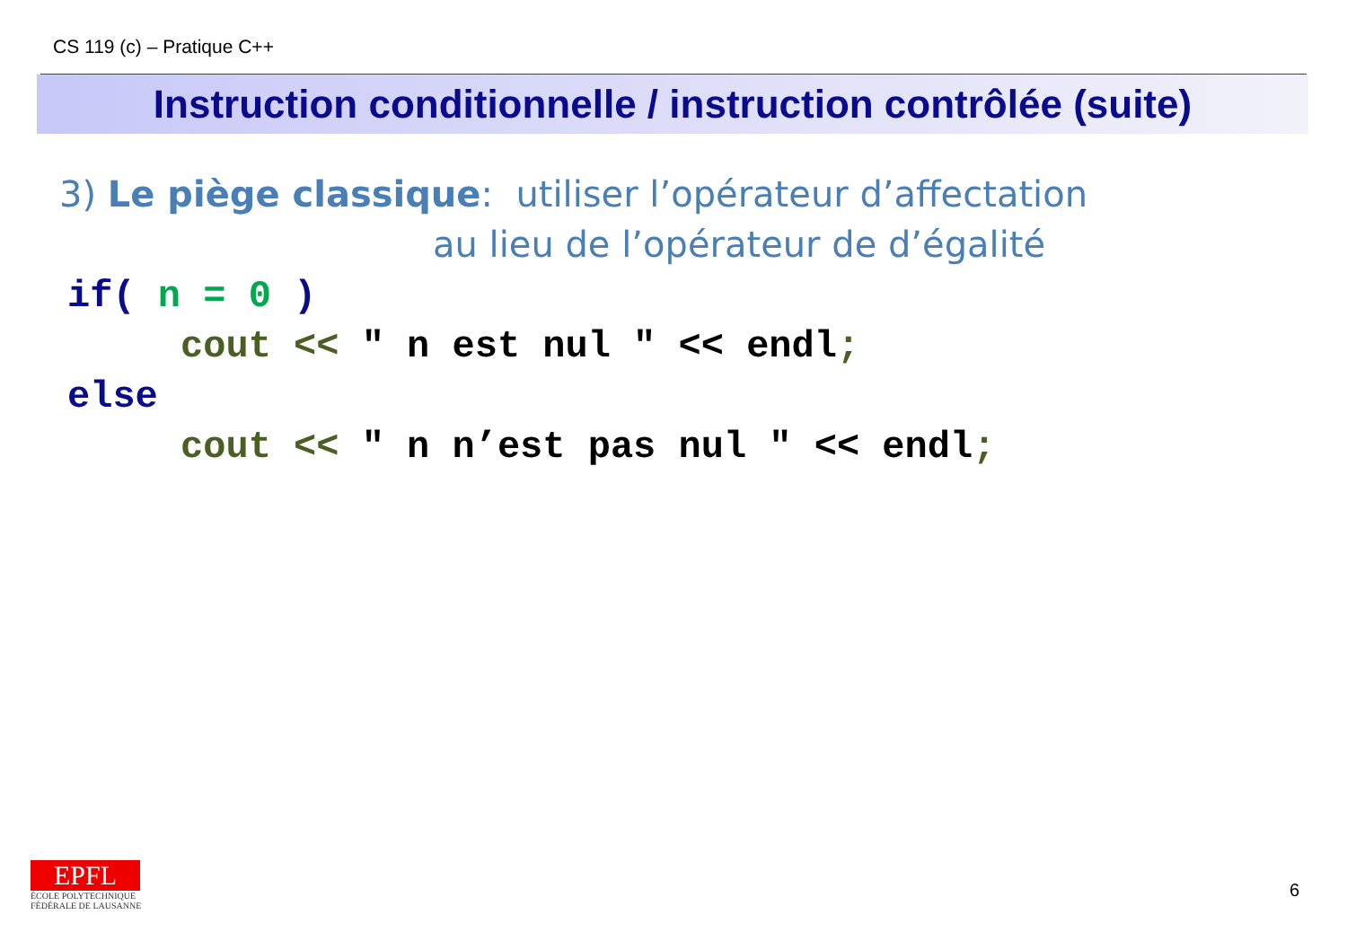CS 119 (c) – Pratique C++
Instruction conditionnelle / instruction contrôlée (suite)
3) Le piège classique: utiliser l’opérateur d’affectation
au lieu de l’opérateur de d’égalité
if( n = 0 ) cout << " n est nul " << endl; else cout << " n n’est pas nul " << endl;
EPFL
ÉCOLE POLYTECHNIQUE
FÉDÉRALE DE LAUSANNE
6